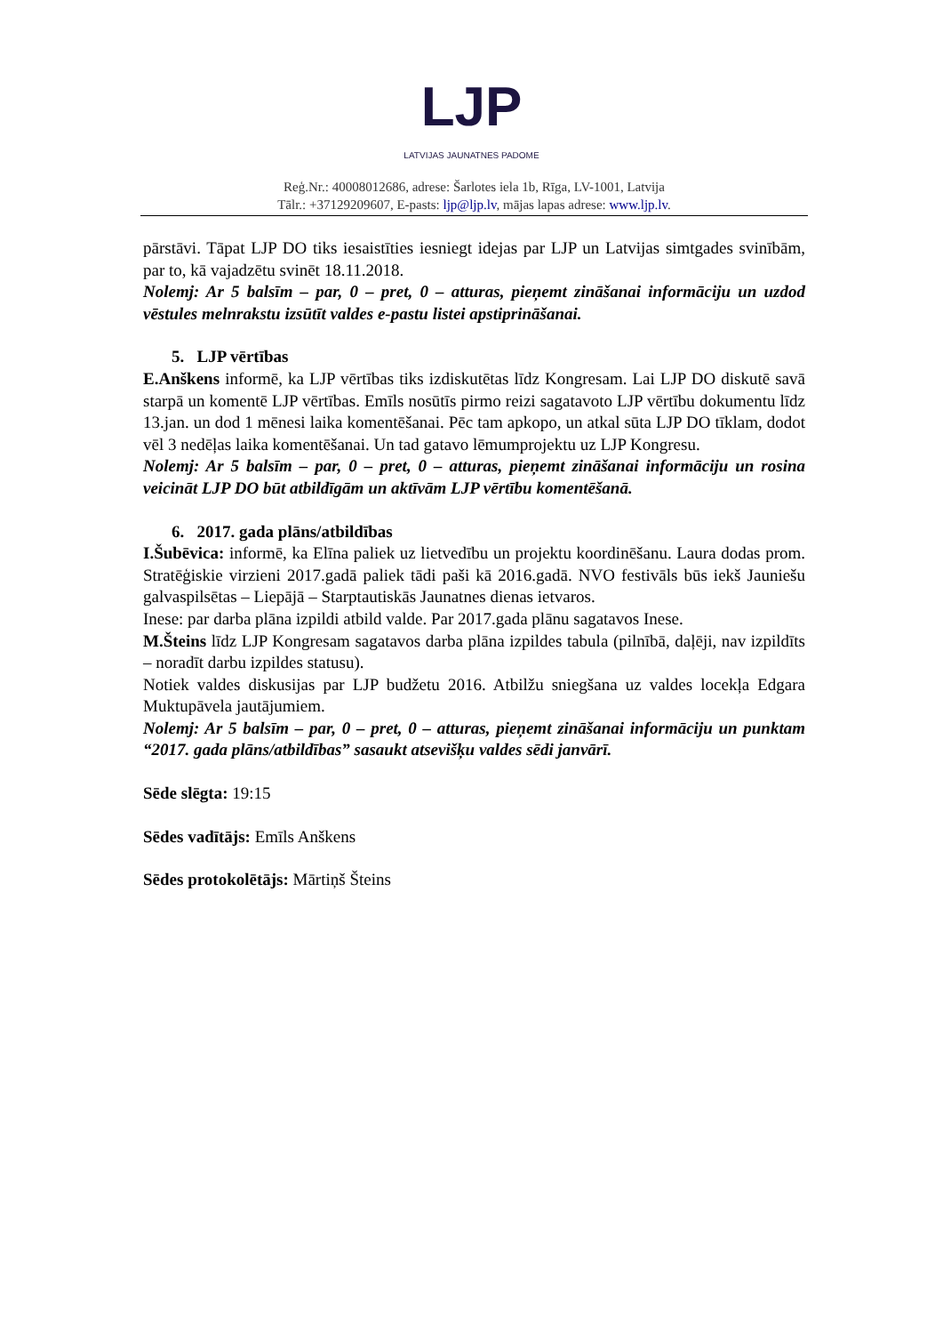LJP
LATVIJAS JAUNATNES PADOME
Reģ.Nr.: 40008012686, adrese: Šarlotes iela 1b, Rīga, LV-1001, Latvija
Tālr.: +37129209607, E-pasts: ljp@ljp.lv, mājas lapas adrese: www.ljp.lv.
pārstāvi. Tāpat LJP DO tiks iesaistīties iesniegt idejas par LJP un Latvijas simtgades svinībām, par to, kā vajadzētu svinēt 18.11.2018.
Nolemj: Ar 5 balsīm – par, 0 – pret, 0 – atturas, pieņemt zināšanai informāciju un uzdod vēstules melnrakstu izsūtīt valdes e-pastu listei apstiprināšanai.
5. LJP vērtības
E.Anškens informē, ka LJP vērtības tiks izdiskutētas līdz Kongresam. Lai LJP DO diskutē savā starpā un komentē LJP vērtības. Emīls nosūtīs pirmo reizi sagatavoto LJP vērtību dokumentu līdz 13.jan. un dod 1 mēnesi laika komentēšanai. Pēc tam apkopo, un atkal sūta LJP DO tīklam, dodot vēl 3 nedēļas laika komentēšanai. Un tad gatavo lēmumprojektu uz LJP Kongresu.
Nolemj: Ar 5 balsīm – par, 0 – pret, 0 – atturas, pieņemt zināšanai informāciju un rosina veicināt LJP DO būt atbildīgām un aktīvām LJP vērtību komentēšanā.
6. 2017. gada plāns/atbildības
I.Šubēvica: informē, ka Elīna paliek uz lietvedību un projektu koordinēšanu. Laura dodas prom. Stratēģiskie virzieni 2017.gadā paliek tādi paši kā 2016.gadā. NVO festivāls būs iekš Jauniešu galvaspilsētas – Liepājā – Starptautiskās Jaunatnes dienas ietvaros.
Inese: par darba plāna izpildi atbild valde. Par 2017.gada plānu sagatavos Inese.
M.Šteins līdz LJP Kongresam sagatavos darba plāna izpildes tabula (pilnībā, daļēji, nav izpildīts – noradīt darbu izpildes statusu).
Notiek valdes diskusijas par LJP budžetu 2016. Atbilžu sniegšana uz valdes locekļa Edgara Muktupāvela jautājumiem.
Nolemj: Ar 5 balsīm – par, 0 – pret, 0 – atturas, pieņemt zināšanai informāciju un punktam “2017. gada plāns/atbildības” sasaukt atsevišķu valdes sēdi janvārī.
Sēde slēgta: 19:15
Sēdes vadītājs: Emīls Anškens
Sēdes protokolētājs: Mārtiņš Šteins